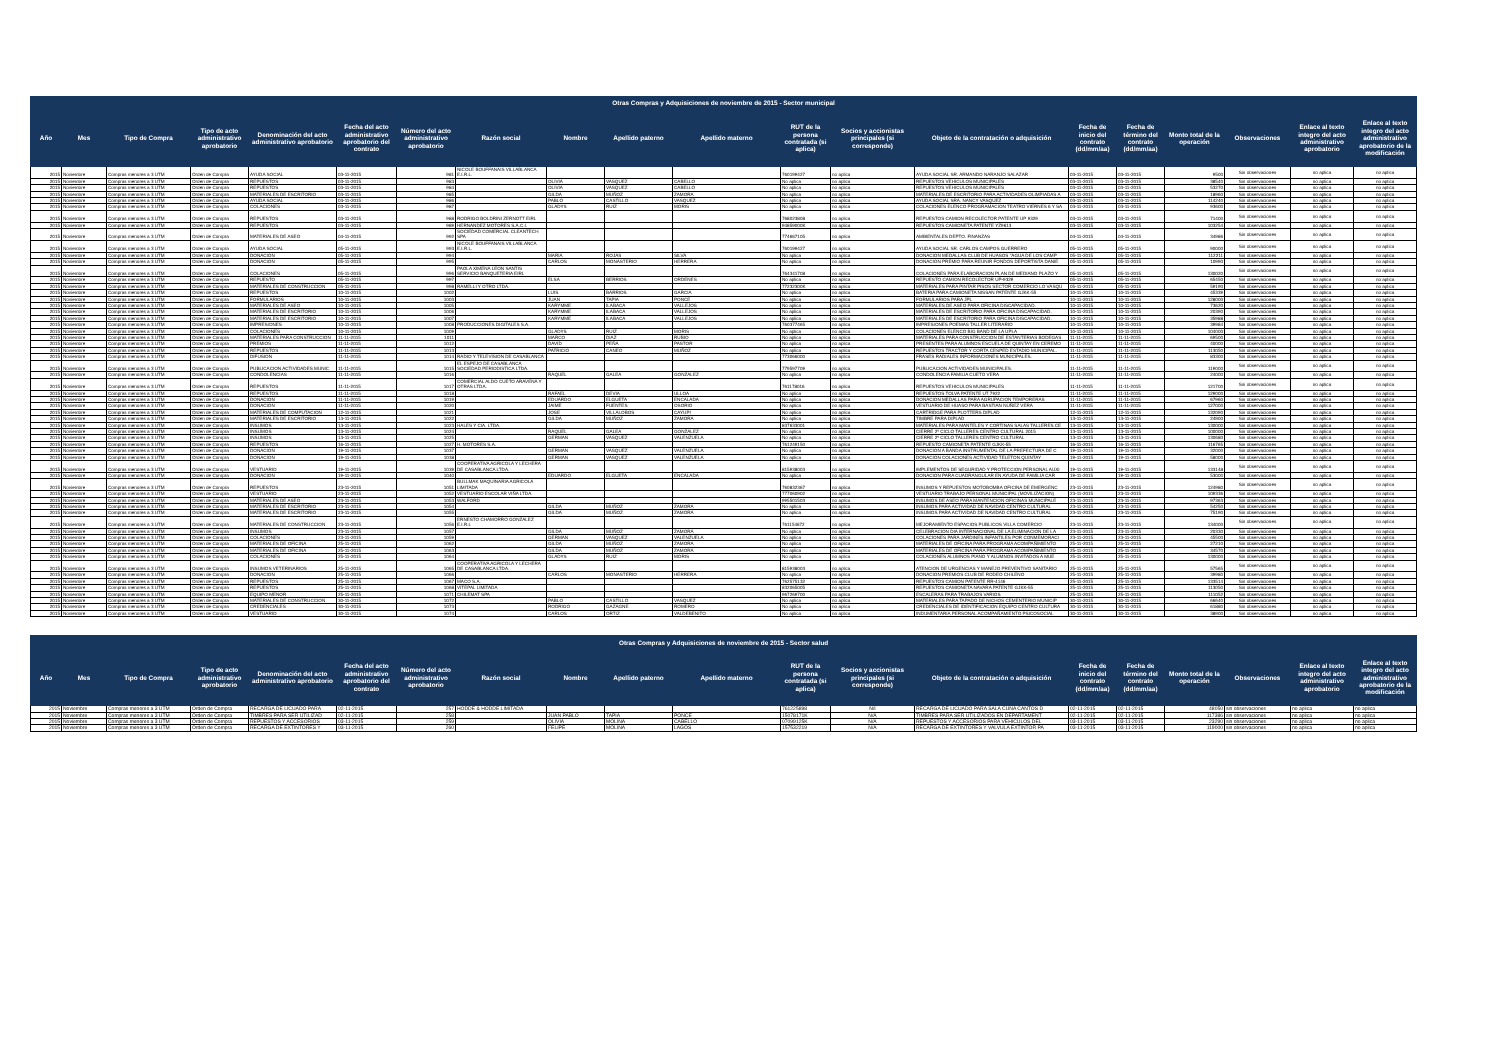| Otras Compras y Adquisiciones de noviembre de 2015 - Sector municipal | | | | | | | | | | | | | | | | | | | |
| --- | --- | --- | --- | --- | --- | --- | --- | --- | --- | --- | --- | --- | --- | --- | --- | --- | --- | --- | --- |
| Año | Mes | Tipo de Compra | Tipo de acto administrativo aprobatorio | Denominación del acto administrativo aprobatorio | Fecha del acto administrativo aprobatorio del contrato | Número del acto administrativo aprobatorio | Razón social | Nombre | Apellido paterno | Apellido materno | RUT de la persona contratada (si aplica) | Socios y accionistas principales (si corresponde) | Objeto de la contratación o adquisición | Fecha de inicio del contrato (dd/mm/aa) | Fecha de término del contrato (dd/mm/aa) | Monto total de la operación | Observaciones | Enlace al texto integro del acto administrativo aprobatorio | Enlace al texto integro del acto administrativo aprobatorio de la modificación |
| 2015 | Noviembre | Compras menores a 3 UTM | Orden de Compra | AYUDA SOCIAL | 03-11-2015 | 981 | NICOLE BOUFFANAIS VILLABLANCA E.I.R.L. | | | | 760199427 | no aplica | AYUDA SOCIAL SR. ARMANDO NARANJO SALAZAR | 03-11-2015 | 03-11-2015 | 9500 | Sin observaciones | no aplica | no aplica |
| 2015 | Noviembre | Compras menores a 3 UTM | Orden de Compra | REPUESTOS | 03-11-2015 | 983 | | OLIVIA | VASQUEZ | CABELLO | No aplica | no aplica | REPUESTOS VEHICULOS MUNICIPALES | 03-11-2015 | 03-11-2015 | 38540 | Sin observaciones | no aplica | no aplica |
| 2015 | Noviembre | Compras menores a 3 UTM | Orden de Compra | REPUESTOS | 03-11-2015 | 984 | | OLIVIA | VASQUEZ | CABELLO | No aplica | no aplica | REPUESTOS VEHICULOS MUNICIPALES | 03-11-2015 | 03-11-2015 | 53270 | Sin observaciones | no aplica | no aplica |
| 2015 | Noviembre | Compras menores a 3 UTM | Orden de Compra | MATERIALES DE ESCRITORIO | 03-11-2015 | 985 | | GILDA | MUÑOZ | ZAMORA | No aplica | no aplica | MATERIALES DE ESCRITORIO PARA ACTIVIDADES OLIMPIADAS A | 03-11-2015 | 03-11-2015 | 18960 | Sin observaciones | no aplica | no aplica |
| 2015 | Noviembre | Compras menores a 3 UTM | Orden de Compra | AYUDA SOCIAL | 03-11-2015 | 986 | | PABLO | CASTILLO | VASQUEZ | No aplica | no aplica | AYUDA SOCIAL SRA. NANCY VASQUEZ | 03-11-2015 | 03-11-2015 | 114240 | Sin observaciones | no aplica | no aplica |
| 2015 | Noviembre | Compras menores a 3 UTM | Orden de Compra | COLACIONES | 03-11-2015 | 987 | | GLADYS | RUIZ | MORIS | No aplica | no aplica | COLACIONES ELENCO PROGRAMACION TEATRO VIERNES 6 Y SA | 03-11-2015 | 03-11-2015 | 93600 | Sin observaciones | no aplica | no aplica |
| 2015 | Noviembre | Compras menores a 3 UTM | Orden de Compra | REPUESTOS | 03-11-2015 | 988 | RODRIGO BOLDRINI ZERNOTT EIRL | | | | 768023808 | no aplica | REPUESTOS CAMION RECOLECTOR PATENTE UP 9329 | 03-11-2015 | 03-11-2015 | 71400 | Sin observaciones | no aplica | no aplica |
| 2015 | Noviembre | Compras menores a 3 UTM | Orden de Compra | REPUESTOS | 03-11-2015 | 989 | HERNANDEZ MOTORES S.A.C.I. | | | | 94859000K | no aplica | REPUESTOS CAMIONETA PATENTE YZ9613 | 03-11-2015 | 03-11-2015 | 103254 | Sin observaciones | no aplica | no aplica |
| 2015 | Noviembre | Compras menores a 3 UTM | Orden de Compra | MATERIALES DE ASEO | 04-11-2015 | 992 | SOCIEDAD COMERCIAL CLEANTECH SPA | | | | 774667105 | no aplica | AMBIENTALES DEPTO. FINANZAS | 04-11-2015 | 04-11-2015 | 34986 | Sin observaciones | no aplica | no aplica |
| 2015 | Noviembre | Compras menores a 3 UTM | Orden de Compra | AYUDA SOCIAL | 05-11-2015 | 993 | NICOLE BOUFFANAIS VILLABLANCA E.I.R.L. | | | | 760199427 | no aplica | AYUDA SOCIAL SR. CARLOS CAMPOS GUERRERO | 05-11-2015 | 05-11-2015 | 90000 | Sin observaciones | no aplica | no aplica |
| 2015 | Noviembre | Compras menores a 3 UTM | Orden de Compra | DONACION | 05-11-2015 | 994 | | MARIA | ROJAS | SILVA | No aplica | no aplica | DONACION MEDALLAS CLUB DE HUASOS "AGUA DE LOS CAMP | 05-11-2015 | 05-11-2015 | 112211 | Sin observaciones | no aplica | no aplica |
| 2015 | Noviembre | Compras menores a 3 UTM | Orden de Compra | DONACION | 05-11-2015 | 995 | | CARLOS | MONASTERIO | HERRERA | No aplica | no aplica | DONACION PREMIO PARA REUNIR FONDOS DEPORTISTA DANIE | 05-11-2015 | 05-11-2015 | 10990 | Sin observaciones | no aplica | no aplica |
| 2015 | Noviembre | Compras menores a 3 UTM | Orden de Compra | COLACIONES | 05-11-2015 | 996 | PAOLA XIMENA LEON SANTIS SERVICIO BANQUETERIA EIRL | | | | 764341708 | no aplica | COLACIONES PARA ELABORACION PLAN DE MEDIANO PLAZO Y | 05-11-2015 | 05-11-2015 | 130020 | Sin observaciones | no aplica | no aplica |
| 2015 | Noviembre | Compras menores a 3 UTM | Orden de Compra | REPUESTO | 05-11-2015 | 997 | | ELSA | BERRIOS | ORDENES | No aplica | no aplica | REPUESTO CAMION RECOLECTOR UP-9329 | 05-11-2015 | 05-11-2015 | 65450 | Sin observaciones | no aplica | no aplica |
| 2015 | Noviembre | Compras menores a 3 UTM | Orden de Compra | MATERIALES DE CONSTRUCCION | 05-11-2015 | 998 | RAMELLI Y OTRO LTDA. | | | | 77232300K | no aplica | MATERIALES PARA PINTAR PISOS SECTOR COMERCIO LO VASQU | 05-11-2015 | 05-11-2015 | 59190 | Sin observaciones | no aplica | no aplica |
| 2015 | Noviembre | Compras menores a 3 UTM | Orden de Compra | REPUESTOS | 10-11-2015 | 1002 | | LUIS | BARRIOS | GARCIA | No aplica | no aplica | BATERIA PARA CAMIONETA NISSAN PATENTE GJKK-55 | 10-11-2015 | 10-11-2015 | 45339 | Sin observaciones | no aplica | no aplica |
| 2015 | Noviembre | Compras menores a 3 UTM | Orden de Compra | FORMULARIOS | 10-11-2015 | 1003 | | JUAN | TAPIA | PONCE | No aplica | no aplica | FORMULARIOS PARA JPL | 10-11-2015 | 10-11-2015 | 128000 | Sin observaciones | no aplica | no aplica |
| 2015 | Noviembre | Compras menores a 3 UTM | Orden de Compra | MATERIALES DE ASEO | 10-11-2015 | 1005 | | KARYMME | ILABACA | VALLEJOS | No aplica | no aplica | MATERIALES DE ASEO PARA OFICINA DISCAPACIDAD. | 10-11-2015 | 10-11-2015 | 73620 | Sin observaciones | no aplica | no aplica |
| 2015 | Noviembre | Compras menores a 3 UTM | Orden de Compra | MATERIALES DE ESCRITORIO | 10-11-2015 | 1006 | | KARYMME | ILABACA | VALLEJOS | No aplica | no aplica | MATERIALES DE ESCRITORIO PARA OFICINA DISCAPACIDAD. | 10-11-2015 | 10-11-2015 | 20390 | Sin observaciones | no aplica | no aplica |
| 2015 | Noviembre | Compras menores a 3 UTM | Orden de Compra | MATERIALES DE ESCRITORIO | 10-11-2015 | 1007 | | KARYMME | ILABACA | VALLEJOS | No aplica | no aplica | MATERIALES DE ESCRITORIO PARA OFICINA DISCAPACIDAD. | 10-11-2015 | 10-11-2015 | 35988 | Sin observaciones | no aplica | no aplica |
| 2015 | Noviembre | Compras menores a 3 UTM | Orden de Compra | IMPRESIONES | 10-11-2015 | 1008 | PRODUCCIONES DIGITALES S.A. | | | | 760377465 | no aplica | IMPRESIONES POEMAS TALLER LITERARIO | 10-11-2015 | 10-11-2015 | 39984 | Sin observaciones | no aplica | no aplica |
| 2015 | Noviembre | Compras menores a 3 UTM | Orden de Compra | COLACIONES | 10-11-2015 | 1009 | | GLADYS | RUIZ | MORIS | No aplica | no aplica | COLACIONES ELENCO BIG BAND DE LA UPLA | 10-11-2015 | 10-11-2015 | 104000 | Sin observaciones | no aplica | no aplica |
| 2015 | Noviembre | Compras menores a 3 UTM | Orden de Compra | MATERIALES PARA CONSTRUCCION | 11-11-2015 | 1011 | | MARCO | DIAZ | RUBIO | No aplica | no aplica | MATERIALES PARA CONSTRUCCION DE ESTANTERIAS BODEGAS | 11-11-2015 | 11-11-2015 | 69500 | Sin observaciones | no aplica | no aplica |
| 2015 | Noviembre | Compras menores a 3 UTM | Orden de Compra | PREMIOS | 11-11-2015 | 1012 | | DAVID | PEÑA | PASTOR | No aplica | no aplica | PRESENTES PARA ALUMNOS ESCUELA DE QUINTAY EN CEREMO | 11-11-2015 | 11-11-2015 | 40000 | Sin observaciones | no aplica | no aplica |
| 2015 | Noviembre | Compras menores a 3 UTM | Orden de Compra | REPUESTOS | 11-11-2015 | 1013 | | PATRICIO | CANEO | MUÑOZ | No aplica | no aplica | REPUESTOS TRACTOR Y CORTA CESPED ESTADIO MUNICIPAL. | 11-11-2015 | 11-11-2015 | 113050 | Sin observaciones | no aplica | no aplica |
| 2015 | Noviembre | Compras menores a 3 UTM | Orden de Compra | DIFUSION | 11-11-2015 | 1014 | RADIO Y TELEVISION DE CASABLANCA | | | | 773066000 | no aplica | FRASES RADIALES INFORMACIONES MUNICIPALES. | 11-11-2015 | 11-11-2015 | 83300 | Sin observaciones | no aplica | no aplica |
| 2015 | Noviembre | Compras menores a 3 UTM | Orden de Compra | PUBLICACION ACTIVIDADES MUNIC | 11-11-2015 | 1015 | EL ESPEJO DE CASABLANCA SOCIEDAD PERIODISTICA LTDA. | | | | 779597709 | no aplica | PUBLICACION ACTIVIDADES MUNICIPALES. | 11-11-2015 | 11-11-2015 | 119000 | Sin observaciones | no aplica | no aplica |
| 2015 | Noviembre | Compras menores a 3 UTM | Orden de Compra | CONDOLENCIAS | 11-11-2015 | 1016 | | RAQUEL | GALEA | GONZALEZ | No aplica | no aplica | CONDOLENCIA FAMILIA CUETO VERA | 11-11-2015 | 11-11-2015 | 24000 | Sin observaciones | no aplica | no aplica |
| 2015 | Noviembre | Compras menores a 3 UTM | Orden de Compra | REPUESTOS | 11-11-2015 | 1017 | COMERCIAL ALDO CUETO ARAVENA Y OTRAS LTDA. | | | | 761178016 | no aplica | REPUESTOS VEHICULOS MUNICIPALES | 11-11-2015 | 11-11-2015 | 121700 | Sin observaciones | no aplica | no aplica |
| 2015 | Noviembre | Compras menores a 3 UTM | Orden de Compra | REPUESTOS | 11-11-2015 | 1018 | | RAFAEL | DEVIA | ULLOA | No aplica | no aplica | REPUESTOS TOLVA PATENTE UT 7922 | 11-11-2015 | 11-11-2015 | 129000 | Sin observaciones | no aplica | no aplica |
| 2015 | Noviembre | Compras menores a 3 UTM | Orden de Compra | DONACION | 11-11-2015 | 1019 | | EDUARDO | ELGUETA | ENCALADA | No aplica | no aplica | DONACION MEDALLAS PARA AGRUPACION TEMPORERAS | 11-11-2015 | 11-11-2015 | 67960 | Sin observaciones | no aplica | no aplica |
| 2015 | Noviembre | Compras menores a 3 UTM | Orden de Compra | DONACION | 11-11-2015 | 1020 | | JAIME | FUENTES | OSORIO | No aplica | no aplica | VESTUARIO DE HUASO PARA BASTIAN NUÑEZ VERA | 11-11-2015 | 11-11-2015 | 127000 | Sin observaciones | no aplica | no aplica |
| 2015 | Noviembre | Compras menores a 3 UTM | Orden de Compra | MATERIALES DE COMPUTACION | 12-11-2015 | 1021 | | JOSE | VILLALOBOS | CAYUPI | No aplica | no aplica | CARTRIDGE PARA PLOTTERS DIPLAD | 12-11-2015 | 12-11-2015 | 132090 | Sin observaciones | no aplica | no aplica |
| 2015 | Noviembre | Compras menores a 3 UTM | Orden de Compra | MATERIALES DE ESCRITORIO | 13-11-2015 | 1022 | | GILDA | MUÑOZ | ZAMORA | No aplica | no aplica | TIMBRE PARA DIPLAD | 13-11-2015 | 13-11-2015 | 24900 | Sin observaciones | no aplica | no aplica |
| 2015 | Noviembre | Compras menores a 3 UTM | Orden de Compra | INSUMOS | 13-11-2015 | 1023 | HALES Y CIA. LTDA. | | | | 837633001 | no aplica | MATERIALES PARA MANTELES Y CORTINAS SALAS TALLERES CE | 13-11-2015 | 13-11-2015 | 130000 | Sin observaciones | no aplica | no aplica |
| 2015 | Noviembre | Compras menores a 3 UTM | Orden de Compra | INSUMOS | 13-11-2015 | 1024 | | RAQUEL | GALEA | GONZALEZ | No aplica | no aplica | CIERRE 2º CICLO TALLERES CENTRO CULTURAL 2015 | 13-11-2015 | 13-11-2015 | 100000 | Sin observaciones | no aplica | no aplica |
| 2015 | Noviembre | Compras menores a 3 UTM | Orden de Compra | INSUMOS | 13-11-2015 | 1025 | | GERMAN | VASQUEZ | VALENZUELA | No aplica | no aplica | CIERRE 2º CICLO TALLERES CENTRO CULTURAL | 13-11-2015 | 13-11-2015 | 130680 | Sin observaciones | no aplica | no aplica |
| 2015 | Noviembre | Compras menores a 3 UTM | Orden de Compra | REPUESTOS | 16-11-2015 | 1027 | H. MOTORES S.A. | | | | 761249150 | no aplica | REPUESTO CAMIONETA PATENTE GJKK-55 | 16-11-2015 | 16-11-2015 | 116765 | Sin observaciones | no aplica | no aplica |
| 2015 | Noviembre | Compras menores a 3 UTM | Orden de Compra | DONACION | 19-11-2015 | 1037 | | GERMAN | VASQUEZ | VALENZUELA | No aplica | no aplica | DONACION A BANDA INSTRUMENTAL DE LA PREFECTURA DE C | 19-11-2015 | 19-11-2015 | 32000 | Sin observaciones | no aplica | no aplica |
| 2015 | Noviembre | Compras menores a 3 UTM | Orden de Compra | DONACION | 19-11-2015 | 1038 | | GERMAN | VASQUEZ | VALENZUELA | No aplica | no aplica | DONACION COLACIONES ACTIVIDAD TELETON QUINTAY | 19-11-2015 | 19-11-2015 | 58000 | Sin observaciones | no aplica | no aplica |
| 2015 | Noviembre | Compras menores a 3 UTM | Orden de Compra | VESTUARIO | 19-11-2015 | 1039 | COOPERATIVA AGRICOLA Y LECHERA DE CASABLANCA LTDA. | | | | 815938003 | no aplica | IMPLEMENTOS DE SEGURIDAD Y PROTECCION PERSONAL AUXI | 19-11-2015 | 19-11-2015 | 133148 | Sin observaciones | no aplica | no aplica |
| 2015 | Noviembre | Compras menores a 3 UTM | Orden de Compra | DONACION | 19-11-2015 | 1040 | | EDUARDO | ELGUETA | ENCALADA | No aplica | no aplica | DONACION PARA CUADRANGULAR EN AYUDA DE FAMILIA CAR | 19-11-2015 | 19-11-2015 | 53000 | Sin observaciones | no aplica | no aplica |
| 2015 | Noviembre | Compras menores a 3 UTM | Orden de Compra | REPUESTOS | 23-11-2015 | 1051 | BULLMAK MAQUINARIA AGRICOLA LIMITADA | | | | 760832367 | no aplica | INSUMOS Y REPUESTOS MOTOBOMBA OFICINA DE EMERGENC | 23-11-2015 | 23-11-2015 | 124980 | Sin observaciones | no aplica | no aplica |
| 2015 | Noviembre | Compras menores a 3 UTM | Orden de Compra | VESTUARIO | 23-11-2015 | 1052 | VESTUARIO ESCOLAR VIÑA LTDA. | | | | 777060902 | no aplica | VESTUARIO TRABAJO PERSONAL MUNICIPAL (MOVILIZACION) | 23-11-2015 | 23-11-2015 | 109336 | Sin observaciones | no aplica | no aplica |
| 2015 | Noviembre | Compras menores a 3 UTM | Orden de Compra | MATERIALES DE ASEO | 23-11-2015 | 1053 | WALFORD | | | | 995501503 | no aplica | INSUMOS DE ASEO PARA MANTENCION OFICINAS MUNICIPALE | 23-11-2015 | 23-11-2015 | 97363 | Sin observaciones | no aplica | no aplica |
| 2015 | Noviembre | Compras menores a 3 UTM | Orden de Compra | MATERIALES DE ESCRITORIO | 23-11-2015 | 1054 | | GILDA | MUÑOZ | ZAMORA | No aplica | no aplica | INSUMOS PARA ACTIVIDAD DE NAVIDAD CENTRO CULTURAL | 23-11-2015 | 23-11-2015 | 54250 | Sin observaciones | no aplica | no aplica |
| 2015 | Noviembre | Compras menores a 3 UTM | Orden de Compra | MATERIALES DE ESCRITORIO | 23-11-2015 | 1055 | | GILDA | MUÑOZ | ZAMORA | No aplica | no aplica | INSUMOS PARA ACTIVIDAD DE NAVIDAD CENTRO CULTURAL | 23-11-2015 | 23-11-2015 | 75190 | Sin observaciones | no aplica | no aplica |
| 2015 | Noviembre | Compras menores a 3 UTM | Orden de Compra | MATERIALES DE CONSTRUCCION | 23-11-2015 | 1056 | ERNESTO CHAMORRO GONZALEZ E.I.R.L | | | | 761154672 | no aplica | MEJORAMIENTO ESPACIOS PUBLICOS VILLA COMERCIO | 23-11-2015 | 23-11-2015 | 134000 | Sin observaciones | no aplica | no aplica |
| 2015 | Noviembre | Compras menores a 3 UTM | Orden de Compra | INSUMOS | 23-11-2015 | 1057 | | GILDA | MUÑOZ | ZAMORA | No aplica | no aplica | CELEBRACION DIA INTERNACIONAL DE LA ELIMINACION DE LA | 23-11-2015 | 23-11-2015 | 20330 | Sin observaciones | no aplica | no aplica |
| 2015 | Noviembre | Compras menores a 3 UTM | Orden de Compra | COLACIONES | 23-11-2015 | 1059 | | GERMAN | VASQUEZ | VALENZUELA | No aplica | no aplica | COLACIONES PARA JARDINES INFANTILES POR CONMEMORACI | 23-11-2015 | 23-11-2015 | 45500 | Sin observaciones | no aplica | no aplica |
| 2015 | Noviembre | Compras menores a 3 UTM | Orden de Compra | MATERIALES DE OFICINA | 25-11-2015 | 1062 | | GILDA | MUÑOZ | ZAMORA | No aplica | no aplica | MATERIALES DE OFICINA PARA PROGRAMA ACOMPAÑIMIENTO | 25-11-2015 | 25-11-2015 | 27210 | Sin observaciones | no aplica | no aplica |
| 2015 | Noviembre | Compras menores a 3 UTM | Orden de Compra | MATERIALES DE OFICINA | 25-11-2015 | 1063 | | GILDA | MUÑOZ | ZAMORA | No aplica | no aplica | MATERIALES DE OFICINA PARA PROGRAMA ACOMPAÑIMIENTO | 25-11-2015 | 25-11-2015 | 34570 | Sin observaciones | no aplica | no aplica |
| 2015 | Noviembre | Compras menores a 3 UTM | Orden de Compra | COLACIONES | 25-11-2015 | 1064 | | GLADYS | RUIZ | MORIS | No aplica | no aplica | COLACIONES ALUMNOS PIANO Y ALUMNOS INVITADOS A MUE | 25-11-2015 | 25-11-2015 | 130000 | Sin observaciones | no aplica | no aplica |
| 2015 | Noviembre | Compras menores a 3 UTM | Orden de Compra | INSUMOS VETERINARIOS | 25-11-2015 | 1065 | COOPERATIVA AGRICOLA Y LECHERA DE CASABLANCA LTDA. | | | | 815938003 | no aplica | ATENCION DE URGENCIAS Y MANEJO PREVENTIVO SANITARIO | 25-11-2015 | 25-11-2015 | 57565 | Sin observaciones | no aplica | no aplica |
| 2015 | Noviembre | Compras menores a 3 UTM | Orden de Compra | DONACION | 25-11-2015 | 1066 | | CARLOS | MONASTERIO | HERRERA | No aplica | no aplica | DONACION PREMIOS CLUB DE RODEO CHILENO | 25-11-2015 | 25-11-2015 | 39980 | Sin observaciones | no aplica | no aplica |
| 2015 | Noviembre | Compras menores a 3 UTM | Orden de Compra | REPUESTOS | 25-11-2015 | 1067 | MACO S.A. | | | | 762575132 | no aplica | REPUESTOS CAMION PATENTE RR-4146 | 25-11-2015 | 25-11-2015 | 133514 | Sin observaciones | no aplica | no aplica |
| 2015 | Noviembre | Compras menores a 3 UTM | Orden de Compra | REPUESTOS | 25-11-2015 | 1068 | VITEPAL LIMITADA | | | | 832065005 | no aplica | REPUESTOS CAMIONETA NAVARA PATENTE GJKK-55 | 25-11-2015 | 25-11-2015 | 113050 | Sin observaciones | no aplica | no aplica |
| 2015 | Noviembre | Compras menores a 3 UTM | Orden de Compra | EQUIPO MENOR | 25-11-2015 | 1071 | CHILEMAT SPA | | | | 967269700 | no aplica | ESCALERAS PARA TRABAJOS VARIOS | 25-11-2015 | 25-11-2015 | 111052 | Sin observaciones | no aplica | no aplica |
| 2015 | Noviembre | Compras menores a 3 UTM | Orden de Compra | MATERIALES DE CONSTRUCCION | 30-11-2015 | 1072 | | PABLO | CASTILLO | VASQUEZ | No aplica | no aplica | MATERIALES PARA TAPADO DE NICHOS CEMENTERIO MUNICIP | 30-11-2015 | 30-11-2015 | 66640 | Sin observaciones | no aplica | no aplica |
| 2015 | Noviembre | Compras menores a 3 UTM | Orden de Compra | CREDENCIALES | 30-11-2015 | 1073 | | RODRIGO | GAZAGNE | ROMERO | No aplica | no aplica | CREDENCIALES DE IDENTIFICACION EQUIPO CENTRO CULTURA | 30-11-2015 | 30-11-2015 | 61880 | Sin observaciones | no aplica | no aplica |
| 2015 | Noviembre | Compras menores a 3 UTM | Orden de Compra | VESTUARIO | 30-11-2015 | 1074 | | CARLOS | ORTIZ | VALDEBENITO | No aplica | no aplica | INDUMENTARIA PERSONAL ACOMPAÑAMIENTO PSICOSOCIAL | 30-11-2015 | 30-11-2015 | 38900 | Sin observaciones | no aplica | no aplica |
| Otras Compras y Adquisiciones de noviembre de 2015 - Sector salud | | | | | | | | | | | | | | | | | | | |
| --- | --- | --- | --- | --- | --- | --- | --- | --- | --- | --- | --- | --- | --- | --- | --- | --- | --- | --- | --- |
| Año | Mes | Tipo de Compra | Tipo de acto administrativo aprobatorio | Denominación del acto administrativo aprobatorio | Fecha del acto administrativo aprobatorio del contrato | Número del acto administrativo aprobatorio | Razón social | Nombre | Apellido paterno | Apellido materno | RUT de la persona contratada (si aplica) | Socios y accionistas principales (si corresponde) | Objeto de la contratación o adquisición | Fecha de inicio del contrato (dd/mm/aa) | Fecha de término del contrato (dd/mm/aa) | Monto total de la operación | Observaciones | Enlace al texto integro del acto administrativo aprobatorio | Enlace al texto integro del acto administrativo aprobatorio de la modificación |
| 2015 | Noviembre | Compras menores a 3 UTM | Orden de Compra | RECARGA DE LICUADO PARA | 02-11-2015 | 257 | HODDE & HODDE LIMITADA | | | | 761225898 | N/I | RECARGA DE LICUADO PARA SALA CUNA CANTOS D | 02-11-2015 | 02-11-2015 | 48050 | sin observaciones | no aplica | no aplica |
| 2015 | Noviembre | Compras menores a 3 UTM | Orden de Compra | TIMBRES PARA SER UTILIZAD | 02-11-2015 | 258 | | JUAN PABLO | TAPIA | PONCE | 15078171K | N/A | TIMBRES PARA SER UTILIZADOS EN DEPARTAMENT | 02-11-2015 | 02-11-2015 | 117386 | sin observaciones | no aplica | no aplica |
| 2015 | Noviembre | Compras menores a 3 UTM | Orden de Compra | REPUESTOS Y ACCESORIOS | 03-11-2015 | 259 | | OLIVIA | MOLINA | CABELLO | 07099125K | N/A | REPUESTOS Y ACCESORIOS PARA VEHICULOS DEL | 03-11-2015 | 03-11-2015 | 23290 | sin observaciones | no aplica | no aplica |
| 2015 | Noviembre | Compras menores a 3 UTM | Orden de Compra | RECARGA DE EXTINTORES Y | 03-11-2015 | 260 | | FELIPE | MOLINA | LAGOS | 157532219 | N/A | RECARGA DE EXTINTORES Y VALVULA EXTINTOR PA | 03-11-2015 | 03-11-2015 | 119000 | sin observaciones | no aplica | no aplica |